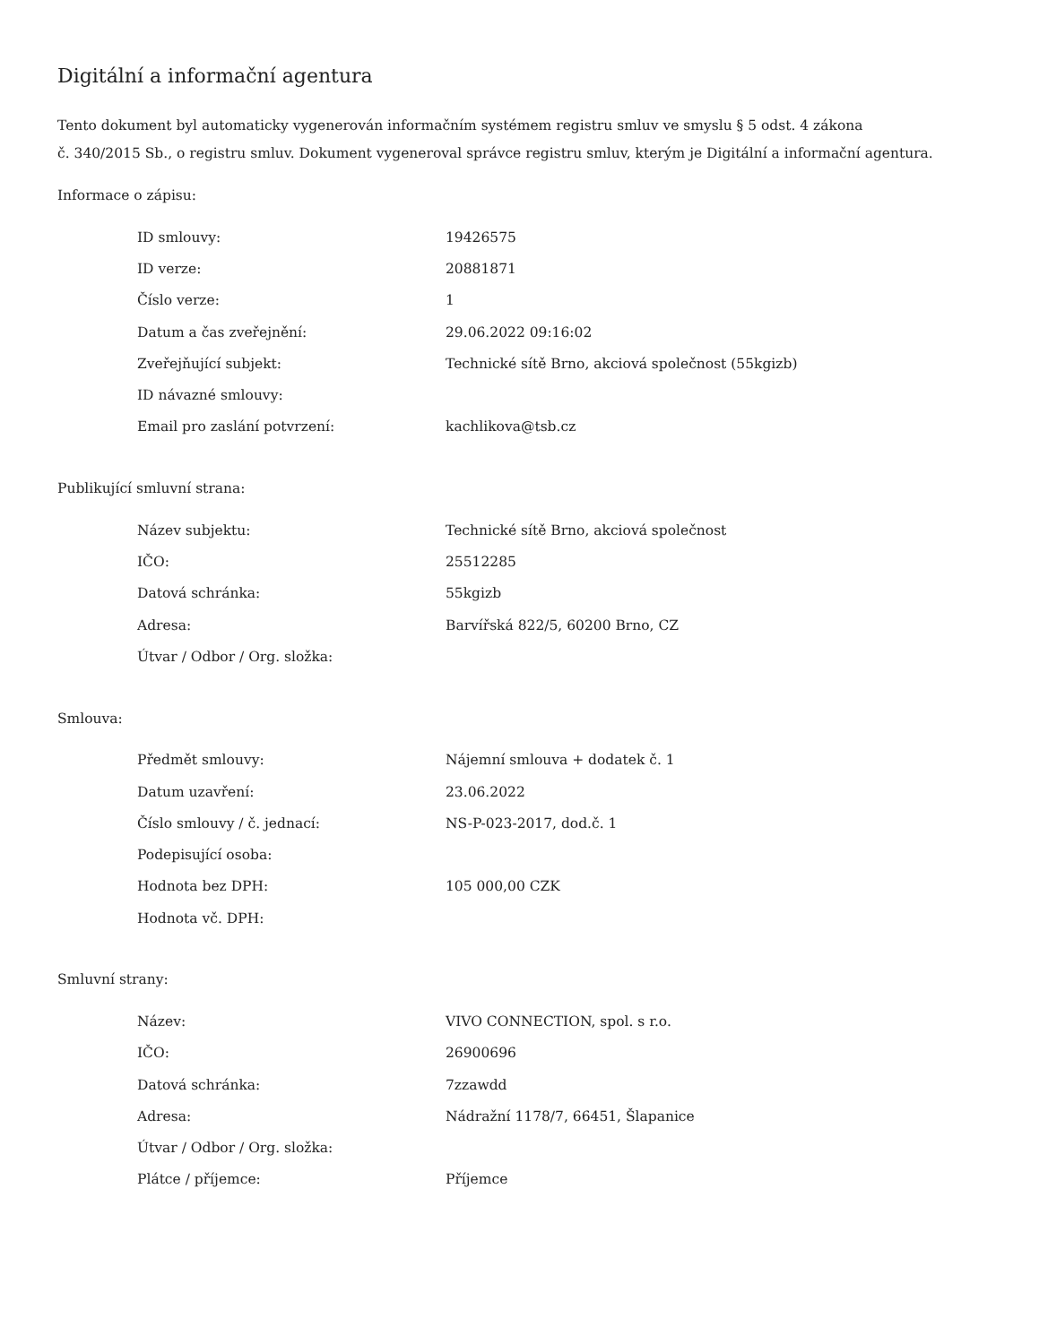Digitální a informační agentura
Tento dokument byl automaticky vygenerován informačním systémem registru smluv ve smyslu § 5 odst. 4 zákona
č. 340/2015 Sb., o registru smluv. Dokument vygeneroval správce registru smluv, kterým je Digitální a informační agentura.
Informace o zápisu:
| ID smlouvy: | 19426575 |
| ID verze: | 20881871 |
| Číslo verze: | 1 |
| Datum a čas zveřejnění: | 29.06.2022 09:16:02 |
| Zveřejňující subjekt: | Technické sítě Brno, akciová společnost (55kgizb) |
| ID návazné smlouvy: | |
| Email pro zaslání potvrzení: | kachlikova@tsb.cz |
Publikující smluvní strana:
| Název subjektu: | Technické sítě Brno, akciová společnost |
| IČO: | 25512285 |
| Datová schránka: | 55kgizb |
| Adresa: | Barvířská 822/5, 60200 Brno, CZ |
| Útvar / Odbor / Org. složka: | |
Smlouva:
| Předmět smlouvy: | Nájemní smlouva + dodatek č. 1 |
| Datum uzavření: | 23.06.2022 |
| Číslo smlouvy / č. jednací: | NS-P-023-2017, dod.č. 1 |
| Podepisující osoba: | |
| Hodnota bez DPH: | 105 000,00 CZK |
| Hodnota vč. DPH: | |
Smluvní strany:
| Název: | VIVO CONNECTION, spol. s r.o. |
| IČO: | 26900696 |
| Datová schránka: | 7zzawdd |
| Adresa: | Nádražní 1178/7, 66451, Šlapanice |
| Útvar / Odbor / Org. složka: | |
| Plátce / příjemce: | Příjemce |